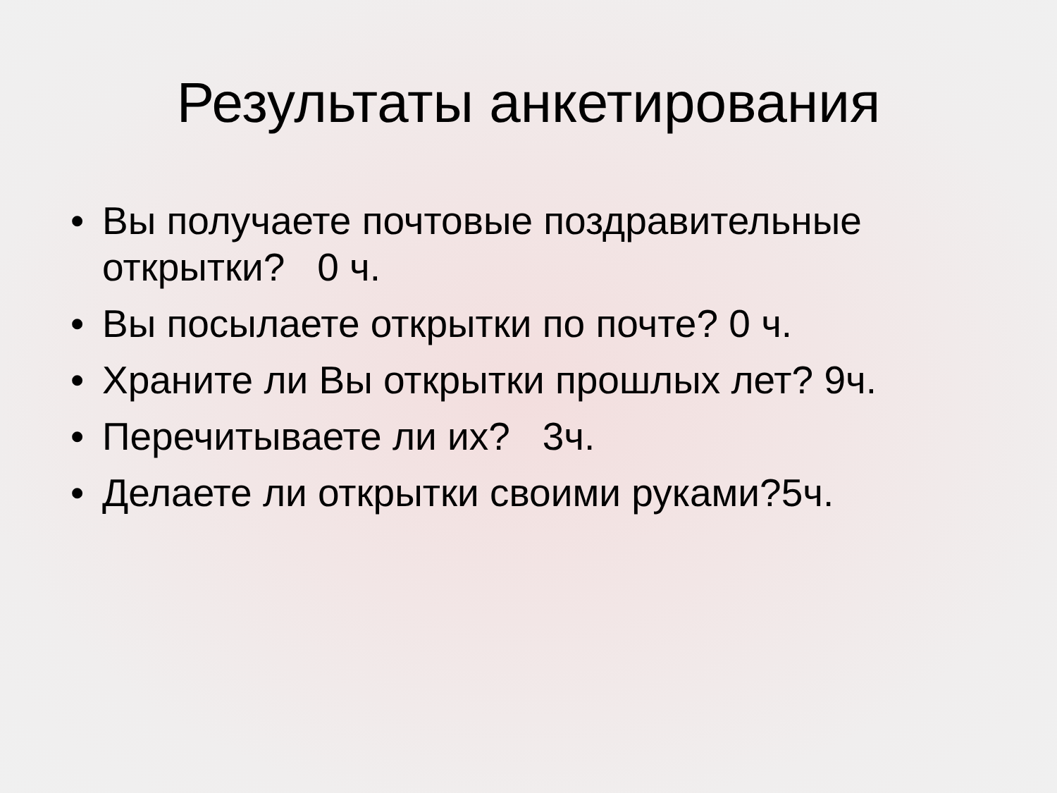Результаты анкетирования
• Вы получаете почтовые поздравительные открытки? 0 ч.
• Вы посылаете открытки по почте? 0 ч.
• Храните ли Вы открытки прошлых лет? 9ч.
• Перечитываете ли их? 3ч.
• Делаете ли открытки своими руками?5ч.